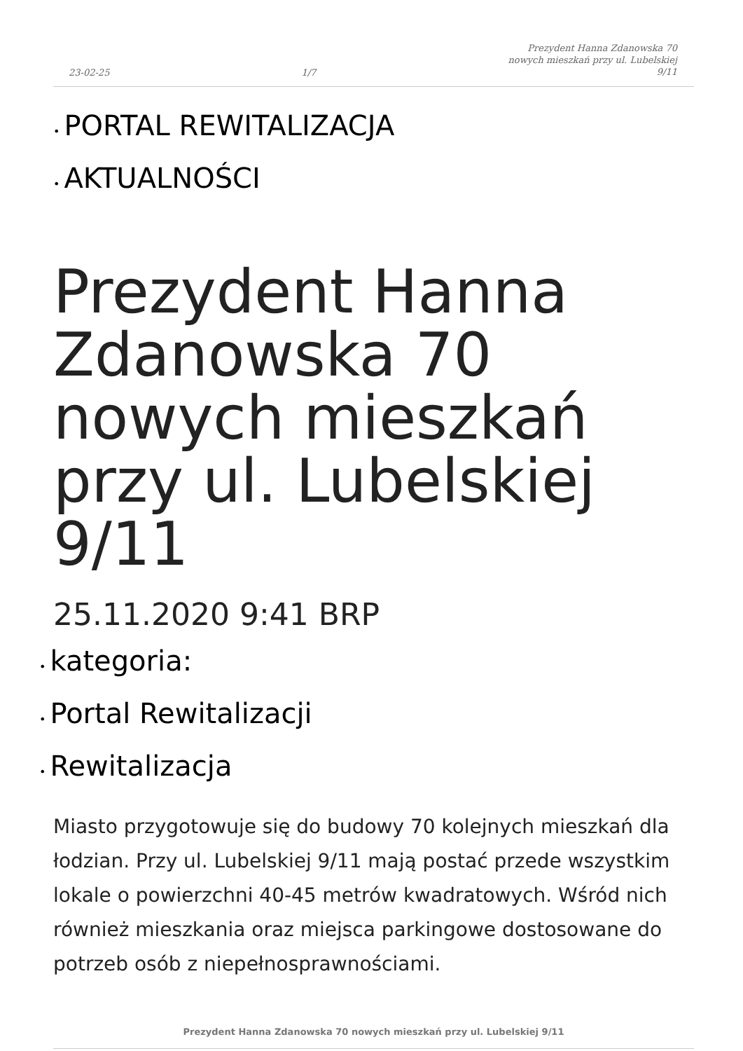23-02-25 1/7 Prezydent Hanna Zdanowska 70
nowych mieszkań przy ul. Lubelskiej
9/11
• PORTAL REWITALIZACJA
• AKTUALNOŚCI
Prezydent Hanna Zdanowska 70 nowych mieszkań przy ul. Lubelskiej 9/11
25.11.2020 9:41 BRP
• kategoria:
• Portal Rewitalizacji
• Rewitalizacja
Miasto przygotowuje się do budowy 70 kolejnych mieszkań dla łodzian. Przy ul. Lubelskiej 9/11 mają postać przede wszystkim lokale o powierzchni 40-45 metrów kwadratowych. Wśród nich również mieszkania oraz miejsca parkingowe dostosowane do potrzeb osób z niepełnosprawnościami.
Prezydent Hanna Zdanowska 70 nowych mieszkań przy ul. Lubelskiej 9/11